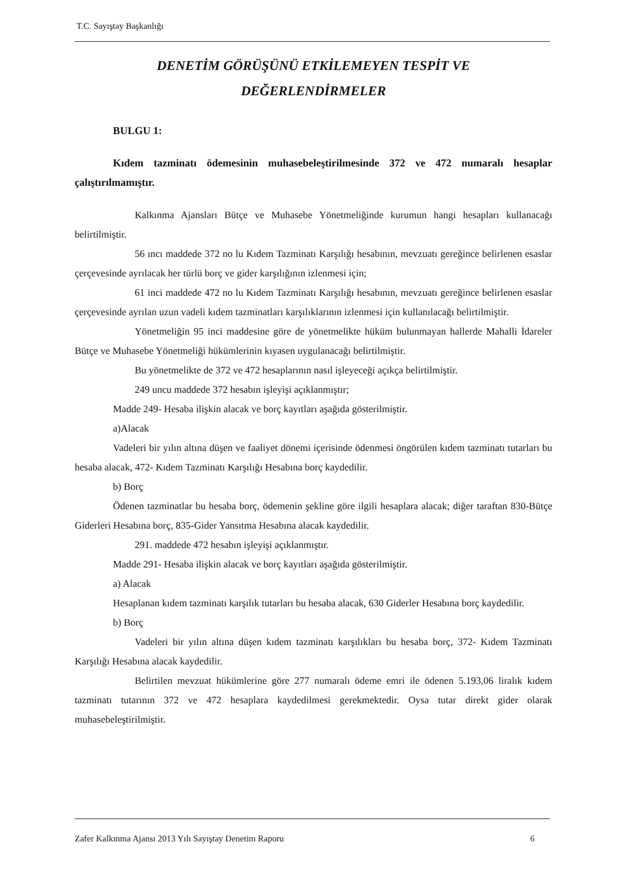T.C. Sayıştay Başkanlığı
DENETİM GÖRÜŞÜNÜ ETKİLEMEYEN TESPİT VE
DEĞERLENDİRMELER
BULGU 1:
Kıdem tazminatı ödemesinin muhasebeleştirilmesinde 372 ve 472 numaralı hesaplar çalıştırılmamıştır.
Kalkınma Ajansları Bütçe ve Muhasebe Yönetmeliğinde kurumun hangi hesapları kullanacağı belirtilmiştir.
56 ıncı maddede 372 no lu Kıdem Tazminatı Karşılığı hesabının, mevzuatı gereğince belirlenen esaslar çerçevesinde ayrılacak her türlü borç ve gider karşılığının izlenmesi için;
61 inci maddede 472 no lu Kıdem Tazminatı Karşılığı hesabının, mevzuatı gereğince belirlenen esaslar çerçevesinde ayrılan uzun vadeli kıdem tazminatları karşılıklarının izlenmesi için kullanılacağı belirtilmiştir.
Yönetmeliğin 95 inci maddesine göre de yönetmelikte hüküm bulunmayan hallerde Mahalli İdareler Bütçe ve Muhasebe Yönetmeliği hükümlerinin kıyasen uygulanacağı belirtilmiştir.
Bu yönetmelikte de 372 ve 472 hesaplarının nasıl işleyeceği açıkça belirtilmiştir.
249 uncu maddede 372 hesabın işleyişi açıklanmıştır;
Madde 249- Hesaba ilişkin alacak ve borç kayıtları aşağıda gösterilmiştir.
a)Alacak
Vadeleri bir yılın altına düşen ve faaliyet dönemi içerisinde ödenmesi öngörülen kıdem tazminatı tutarları bu hesaba alacak, 472- Kıdem Tazminatı Karşılığı Hesabına borç kaydedilir.
b) Borç
Ödenen tazminatlar bu hesaba borç, ödemenin şekline göre ilgili hesaplara alacak; diğer taraftan 830-Bütçe Giderleri Hesabına borç, 835-Gider Yansıtma Hesabına alacak kaydedilir.
291. maddede 472 hesabın işleyişi açıklanmıştır.
Madde 291- Hesaba ilişkin alacak ve borç kayıtları aşağıda gösterilmiştir.
a) Alacak
Hesaplanan kıdem tazminatı karşılık tutarları bu hesaba alacak, 630 Giderler Hesabına borç kaydedilir.
b) Borç
Vadeleri bir yılın altına düşen kıdem tazminatı karşılıkları bu hesaba borç, 372- Kıdem Tazminatı Karşılığı Hesabına alacak kaydedilir.
Belirtilen mevzuat hükümlerine göre 277 numaralı ödeme emri ile ödenen 5.193,06 liralık kıdem tazminatı tutarının 372 ve 472 hesaplara kaydedilmesi gerekmektedir. Oysa tutar direkt gider olarak muhasebeleştirilmiştir.
Zafer Kalkınma Ajansı 2013 Yılı Sayıştay Denetim Raporu 6